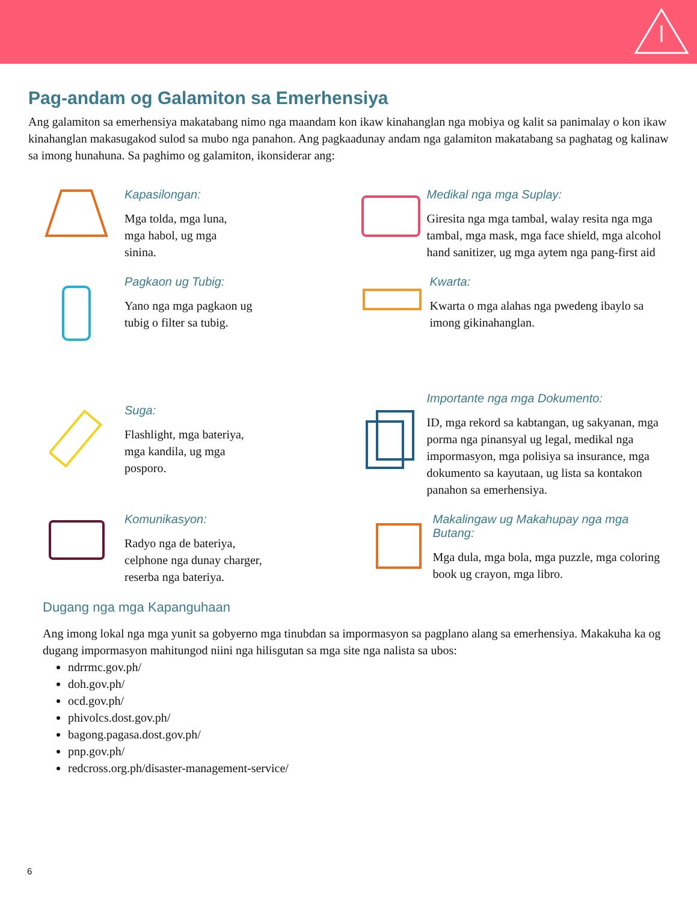Pag-andam og Galamiton sa Emerhensiya
Ang galamiton sa emerhensiya makatabang nimo nga maandam kon ikaw kinahanglan nga mobiya og kalit sa panimalay o kon ikaw kinahanglan makasugakod sulod sa mubo nga panahon. Ang pagkaadunay andam nga galamiton makatabang sa paghatag og kalinaw sa imong hunahuna. Sa paghimo og galamiton, ikonsiderar ang:
Kapasilongan:
Mga tolda, mga luna,
mga habol, ug mga
sinina.
Medikal nga mga Suplay:
Giresita nga mga tambal, walay resita nga mga tambal, mga mask, mga face shield, mga alcohol hand sanitizer, ug mga aytem nga pang-first aid
Pagkaon ug Tubig:
Yano nga mga pagkaon ug
tubig o filter sa tubig.
Kwarta:
Kwarta o mga alahas nga pwedeng ibaylo sa imong gikinahanglan.
Suga:
Flashlight, mga bateriya,
mga kandila, ug mga
posporo.
Importante nga mga Dokumento:
ID, mga rekord sa kabtangan, ug sakyanan, mga porma nga pinansyal ug legal, medikal nga impormasyon, mga polisiya sa insurance, mga dokumento sa kayutaan, ug lista sa kontakon panahon sa emerhensiya.
Komunikasyon:
Radyo nga de bateriya,
celphone nga dunay charger,
reserba nga bateriya.
Makalingaw ug Makahupay nga mga Butang:
Mga dula, mga bola, mga puzzle, mga coloring book ug crayon, mga libro.
Dugang nga mga Kapanguhaan
Ang imong lokal nga mga yunit sa gobyerno mga tinubdan sa impormasyon sa pagplano alang sa emerhensiya. Makakuha ka og dugang impormasyon mahitungod niini nga hilisgutan sa mga site nga nalista sa ubos:
ndrrmc.gov.ph/
doh.gov.ph/
ocd.gov.ph/
phivolcs.dost.gov.ph/
bagong.pagasa.dost.gov.ph/
pnp.gov.ph/
redcross.org.ph/disaster-management-service/
6